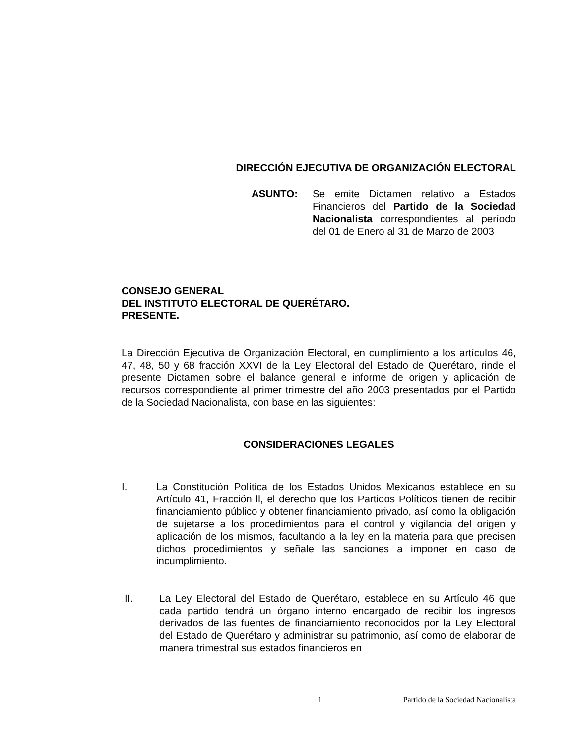DIRECCIÓN EJECUTIVA DE ORGANIZACIÓN ELECTORAL
ASUNTO: Se emite Dictamen relativo a Estados Financieros del Partido de la Sociedad Nacionalista correspondientes al período del 01 de Enero al 31 de Marzo de 2003
CONSEJO GENERAL
DEL INSTITUTO ELECTORAL DE QUERÉTARO.
PRESENTE.
La Dirección Ejecutiva de Organización Electoral, en cumplimiento a los artículos 46, 47, 48, 50 y 68 fracción XXVI de la Ley Electoral del Estado de Querétaro, rinde el presente Dictamen sobre el balance general e informe de origen y aplicación de recursos correspondiente al primer trimestre del año 2003 presentados por el Partido de la Sociedad Nacionalista, con base en las siguientes:
CONSIDERACIONES LEGALES
I. La Constitución Política de los Estados Unidos Mexicanos establece en su Artículo 41, Fracción ll, el derecho que los Partidos Políticos tienen de recibir financiamiento público y obtener financiamiento privado, así como la obligación de sujetarse a los procedimientos para el control y vigilancia del origen y aplicación de los mismos, facultando a la ley en la materia para que precisen dichos procedimientos y señale las sanciones a imponer en caso de incumplimiento.
II. La Ley Electoral del Estado de Querétaro, establece en su Artículo 46 que cada partido tendrá un órgano interno encargado de recibir los ingresos derivados de las fuentes de financiamiento reconocidos por la Ley Electoral del Estado de Querétaro y administrar su patrimonio, así como de elaborar de manera trimestral sus estados financieros en
1 Partido de la Sociedad Nacionalista